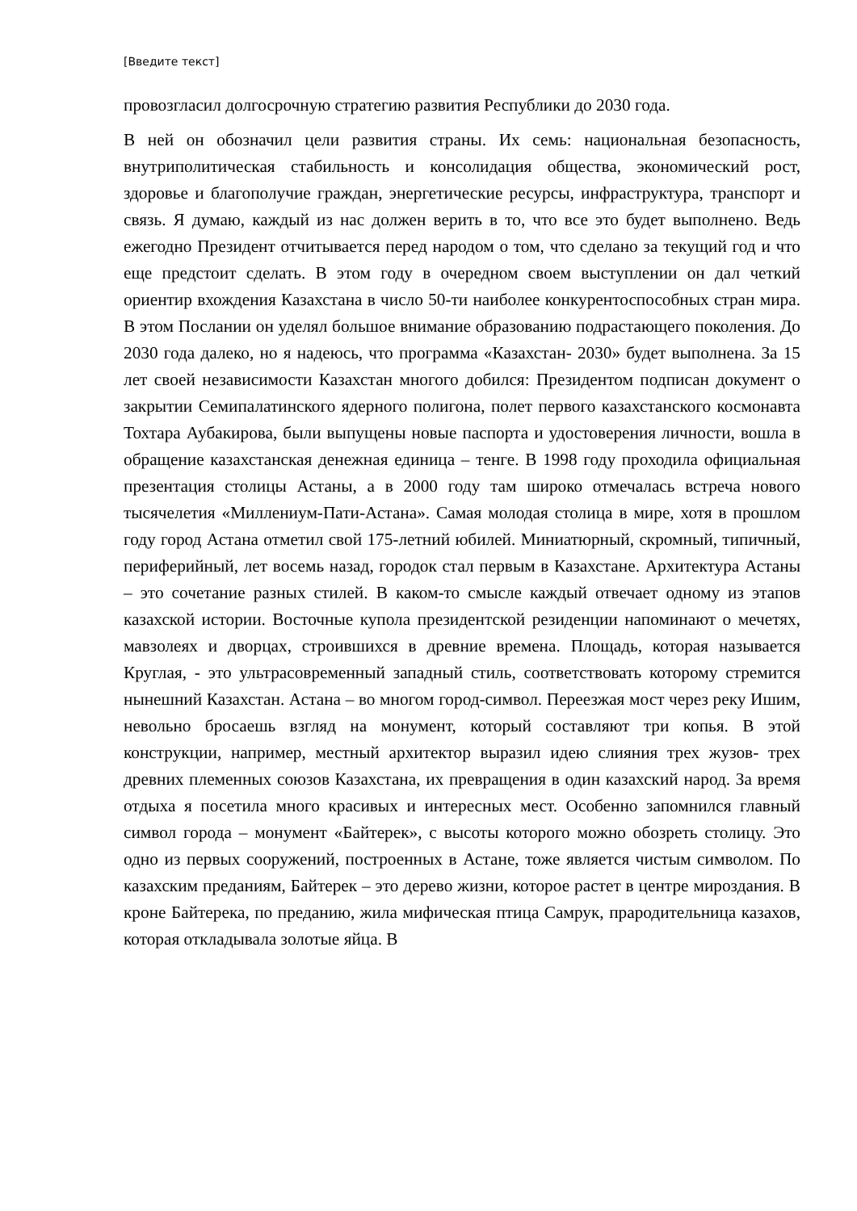[Введите текст]
провозгласил долгосрочную стратегию развития Республики до 2030 года.
В ней он обозначил цели развития страны. Их семь: национальная безопасность, внутриполитическая стабильность и консолидация общества, экономический рост, здоровье и благополучие граждан, энергетические ресурсы, инфраструктура, транспорт и связь. Я думаю, каждый из нас должен верить в то, что все это будет выполнено. Ведь ежегодно Президент отчитывается перед народом о том, что сделано за текущий год и что еще предстоит сделать. В этом году в очередном своем выступлении он дал четкий ориентир вхождения Казахстана в число 50-ти наиболее конкурентоспособных стран мира. В этом Послании он уделял большое внимание образованию подрастающего поколения. До 2030 года далеко, но я надеюсь, что программа «Казахстан- 2030» будет выполнена. За 15 лет своей независимости Казахстан многого добился: Президентом подписан документ о закрытии Семипалатинского ядерного полигона, полет первого казахстанского космонавта Тохтара Аубакирова, были выпущены новые паспорта и удостоверения личности, вошла в обращение казахстанская денежная единица – тенге. В 1998 году проходила официальная презентация столицы Астаны, а в 2000 году там широко отмечалась встреча нового тысячелетия «Миллениум-Пати-Астана». Самая молодая столица в мире, хотя в прошлом году город Астана отметил свой 175-летний юбилей. Миниатюрный, скромный, типичный, периферийный, лет восемь назад, городок стал первым в Казахстане. Архитектура Астаны – это сочетание разных стилей. В каком-то смысле каждый отвечает одному из этапов казахской истории. Восточные купола президентской резиденции напоминают о мечетях, мавзолеях и дворцах, строившихся в древние времена. Площадь, которая называется Круглая, - это ультрасовременный западный стиль, соответствовать которому стремится нынешний Казахстан. Астана – во многом город-символ. Переезжая мост через реку Ишим, невольно бросаешь взгляд на монумент, который составляют три копья. В этой конструкции, например, местный архитектор выразил идею слияния трех жузов- трех древних племенных союзов Казахстана, их превращения в один казахский народ. За время отдыха я посетила много красивых и интересных мест. Особенно запомнился главный символ города – монумент «Байтерек», с высоты которого можно обозреть столицу. Это одно из первых сооружений, построенных в Астане, тоже является чистым символом. По казахским преданиям, Байтерек – это дерево жизни, которое растет в центре мироздания. В кроне Байтерека, по преданию, жила мифическая птица Самрук, прародительница казахов, которая откладывала золотые яйца. В